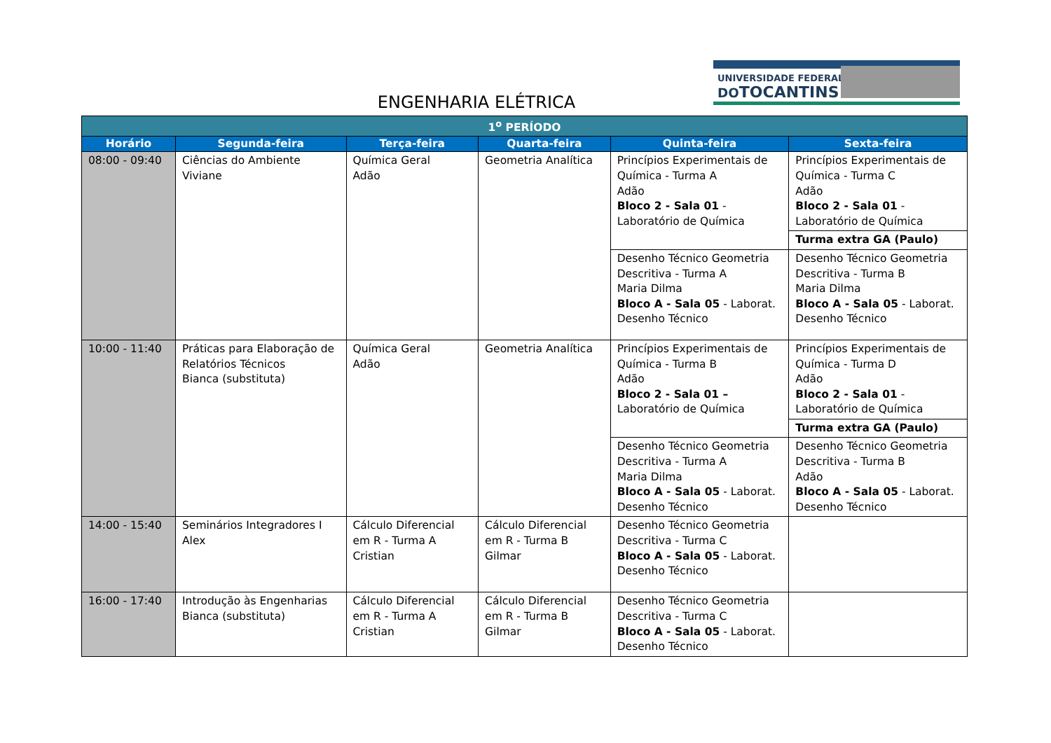ENGENHARIA ELÉTRICA
UNIVERSIDADE FEDERAL
DOTOCANTINS
| 1<sup>o</sup> PERÍODO | | | | | |
| --- | --- | --- | --- | --- | --- |
| Horário | Segunda-feira | Terça-feira | Quarta-feira | Quinta-feira | Sexta-feira |
| 08:00 - 09:40 | Ciências do Ambiente Viviane | Química Geral Adão | Geometria Analítica | Princípios Experimentais de Química - Turma A Adão Bloco 2 - Sala 01 - Laboratório de Química | Princípios Experimentais de Química - Turma C Adão Bloco 2 - Sala 01 - Laboratório de Química |
| | | | | | Turma extra GA (Paulo) |
| | | | | Desenho Técnico Geometria Descritiva - Turma A Maria Dilma Bloco A - Sala 05 - Laborat. Desenho Técnico | Desenho Técnico Geometria Descritiva - Turma B Maria Dilma Bloco A - Sala 05 - Laborat. Desenho Técnico |
| 10:00 - 11:40 | Práticas para Elaboração de Relatórios Técnicos Bianca (substituta) | Química Geral Adão | Geometria Analítica | Princípios Experimentais de Química - Turma B Adão Bloco 2 - Sala 01 – Laboratório de Química | Princípios Experimentais de Química - Turma D Adão Bloco 2 - Sala 01 - Laboratório de Química |
| | | | | | Turma extra GA (Paulo) |
| | | | | Desenho Técnico Geometria Descritiva - Turma A Maria Dilma Bloco A - Sala 05 - Laborat. Desenho Técnico | Desenho Técnico Geometria Descritiva - Turma B Adão Bloco A - Sala 05 - Laborat. Desenho Técnico |
| 14:00 - 15:40 | Seminários Integradores I Alex | Cálculo Diferencial em R - Turma A Cristian | Cálculo Diferencial em R - Turma B Gilmar | Desenho Técnico Geometria Descritiva - Turma C Bloco A - Sala 05 - Laborat. Desenho Técnico | |
| 16:00 - 17:40 | Introdução às Engenharias Bianca (substituta) | Cálculo Diferencial em R - Turma A Cristian | Cálculo Diferencial em R - Turma B Gilmar | Desenho Técnico Geometria Descritiva - Turma C Bloco A - Sala 05 - Laborat. Desenho Técnico | |